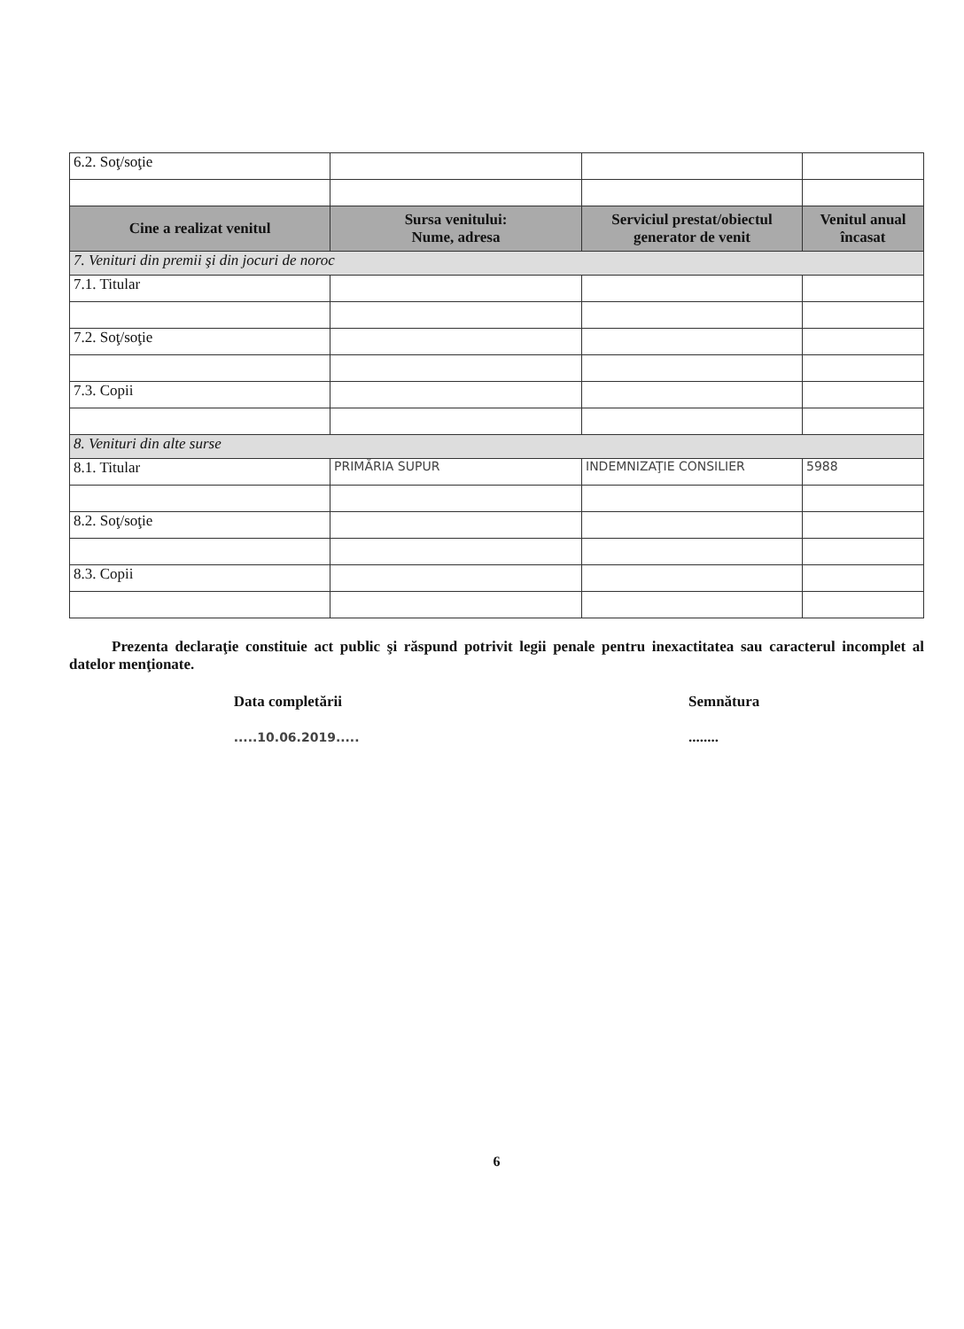| 6.2. Soţ/soţie | | | |
| Cine a realizat venitul | Sursa venitului: Nume, adresa | Serviciul prestat/obiectul generator de venit | Venitul anual încasat |
| 7. Venituri din premii şi din jocuri de noroc | | | |
| 7.1. Titular | | | |
| 7.2. Soţ/soţie | | | |
| 7.3. Copii | | | |
| 8. Venituri din alte surse | | | |
| 8.1. Titular | PRIMĂRIA SUPUR | INDEMNIZAŢIE CONSILIER | 5988 |
| 8.2. Soţ/soţie | | | |
| 8.3. Copii | | | |
Prezenta declaraţie constituie act public şi răspund potrivit legii penale pentru inexactitatea sau caracterul incomplet al datelor menţionate.
Data completării
.....10.06.2019.....
Semnătura
........
6